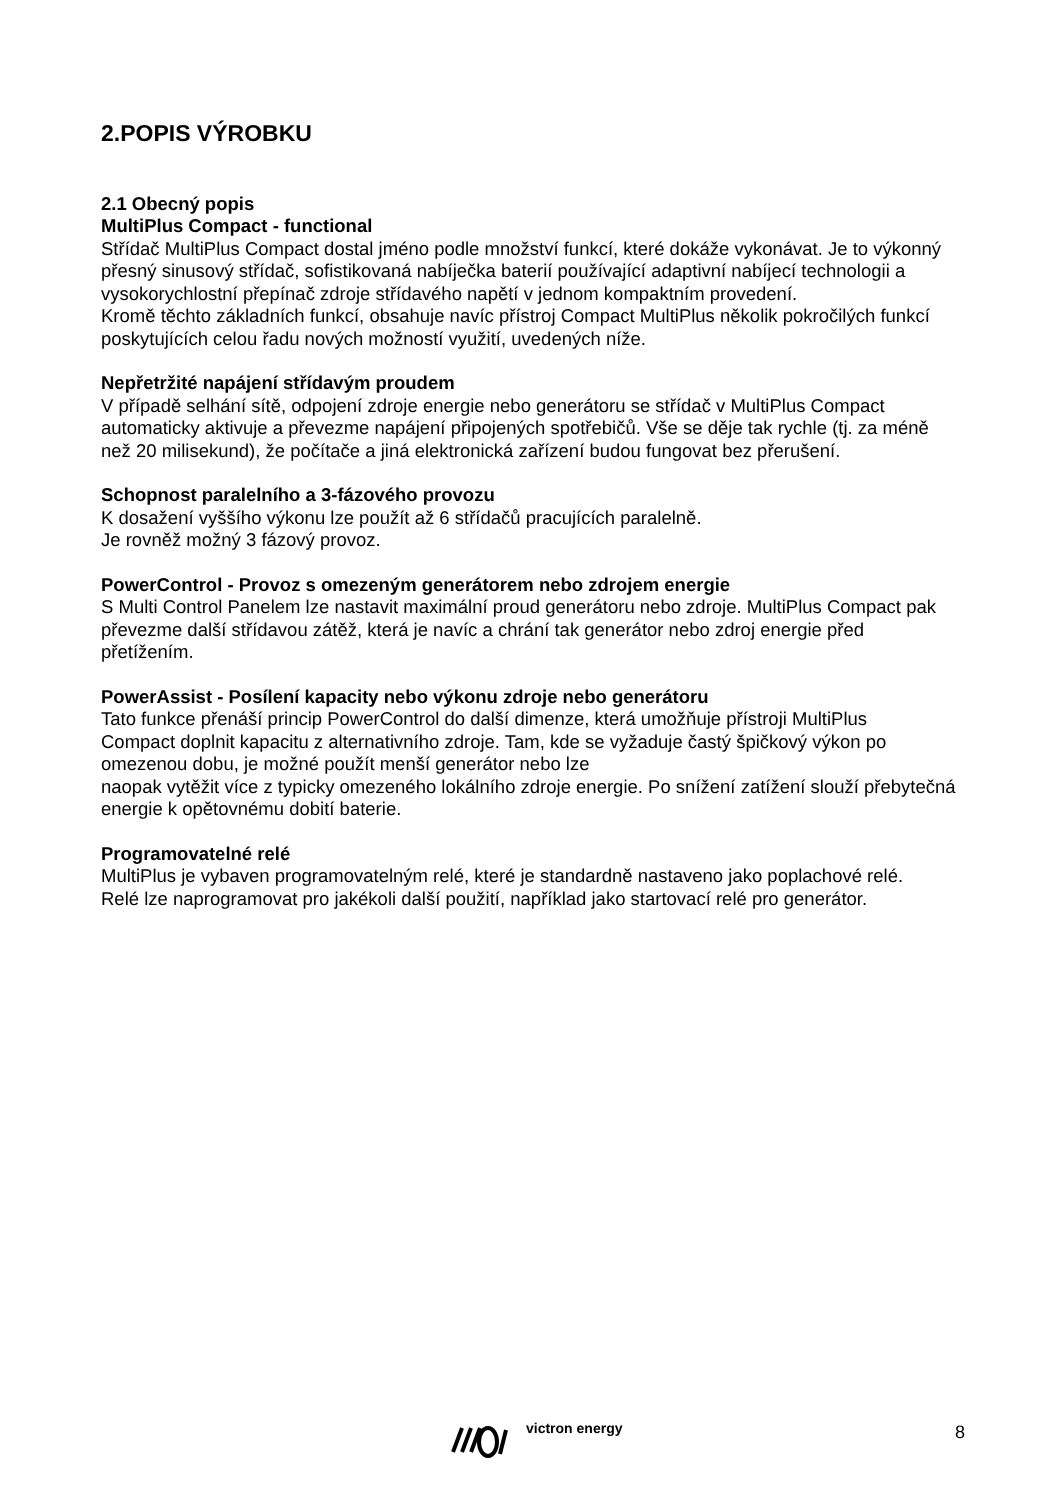2.POPIS VÝROBKU
2.1 Obecný popis
MultiPlus Compact - functional
Střídač MultiPlus Compact dostal jméno podle množství funkcí, které dokáže vykonávat. Je to výkonný přesný sinusový střídač, sofistikovaná nabíječka baterií používající adaptivní nabíjecí technologii a vysokorychlostní přepínač zdroje střídavého napětí v jednom kompaktním provedení.
Kromě těchto základních funkcí, obsahuje navíc přístroj Compact MultiPlus několik pokročilých funkcí poskytujících celou řadu nových možností využití, uvedených níže.
Nepřetržité napájení střídavým proudem
V případě selhání sítě, odpojení zdroje energie nebo generátoru se střídač v MultiPlus Compact automaticky aktivuje a převezme napájení připojených spotřebičů. Vše se děje tak rychle (tj. za méně než 20 milisekund), že počítače a jiná elektronická zařízení budou fungovat bez přerušení.
Schopnost paralelního a 3-fázového provozu
K dosažení vyššího výkonu lze použít až 6 střídačů pracujících paralelně.
Je rovněž možný 3 fázový provoz.
PowerControl - Provoz s omezeným generátorem nebo zdrojem energie
S Multi Control Panelem lze nastavit maximální proud generátoru nebo zdroje. MultiPlus Compact pak převezme další střídavou zátěž, která je navíc a chrání tak generátor nebo zdroj energie před přetížením.
PowerAssist - Posílení kapacity nebo výkonu zdroje nebo generátoru
Tato funkce přenáší princip PowerControl do další dimenze, která umožňuje přístroji MultiPlus
Compact doplnit kapacitu z alternativního zdroje. Tam, kde se vyžaduje častý špičkový výkon po omezenou dobu, je možné použít menší generátor nebo lze
naopak vytěžit více z typicky omezeného lokálního zdroje energie. Po snížení zatížení slouží přebytečná energie k opětovnému dobití baterie.
Programovatelné relé
MultiPlus je vybaven programovatelným relé, které je standardně nastaveno jako poplachové relé.
Relé lze naprogramovat pro jakékoli další použití, například jako startovací relé pro generátor.
victron energy 8